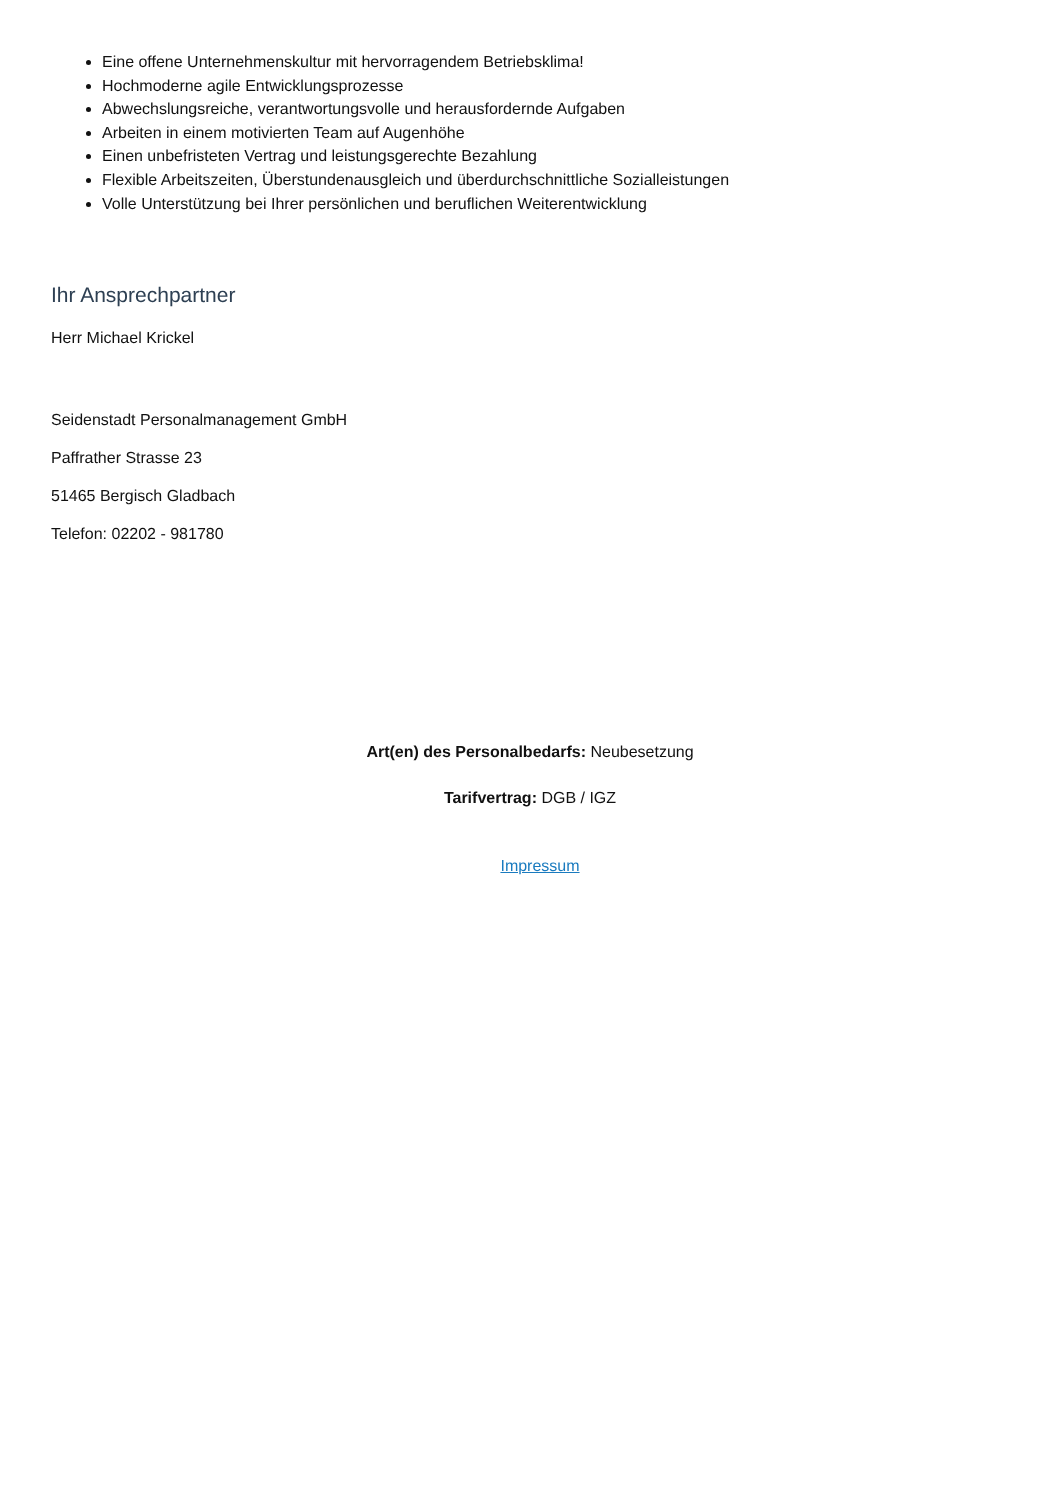Eine offene Unternehmenskultur mit hervorragendem Betriebsklima!
Hochmoderne agile Entwicklungsprozesse
Abwechslungsreiche, verantwortungsvolle und herausfordernde Aufgaben
Arbeiten in einem motivierten Team auf Augenhöhe
Einen unbefristeten Vertrag und leistungsgerechte Bezahlung
Flexible Arbeitszeiten, Überstundenausgleich und überdurchschnittliche Sozialleistungen
Volle Unterstützung bei Ihrer persönlichen und beruflichen Weiterentwicklung
Ihr Ansprechpartner
Herr Michael Krickel
Seidenstadt Personalmanagement GmbH
Paffrather Strasse 23
51465 Bergisch Gladbach
Telefon: 02202 - 981780
Art(en) des Personalbedarfs: Neubesetzung
Tarifvertrag: DGB / IGZ
Impressum